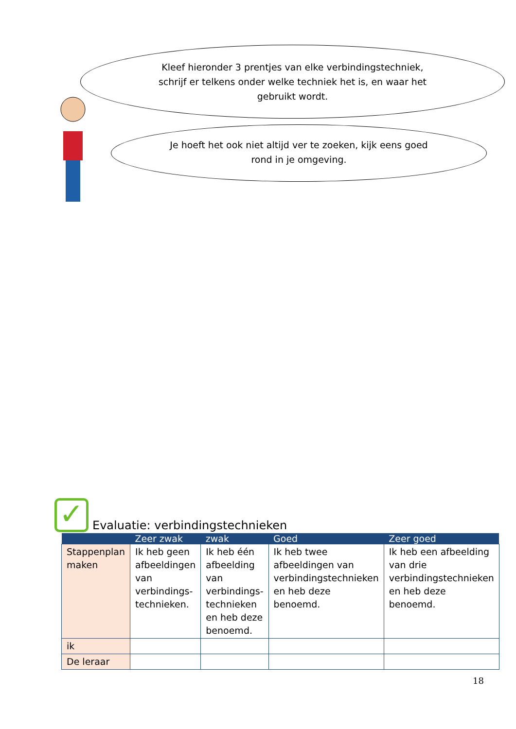Kleef hieronder 3 prentjes van elke verbindingstechniek, schrijf er telkens onder welke techniek het is, en waar het gebruikt wordt.
Je hoeft het ook niet altijd ver te zoeken, kijk eens goed rond in je omgeving.
✓ Evaluatie: verbindingstechnieken
| | Zeer zwak | zwak | Goed | Zeer goed |
| --- | --- | --- | --- | --- |
| Stappenplan maken | Ik heb geen afbeeldingen van verbindings-technieken. | Ik heb één afbeelding van verbindings-technieken en heb deze benoemd. | Ik heb twee afbeeldingen van verbindingstechnieken en heb deze benoemd. | Ik heb een afbeelding van drie verbindingstechnieken en heb deze benoemd. |
| ik | | | | |
| De leraar | | | | |
18